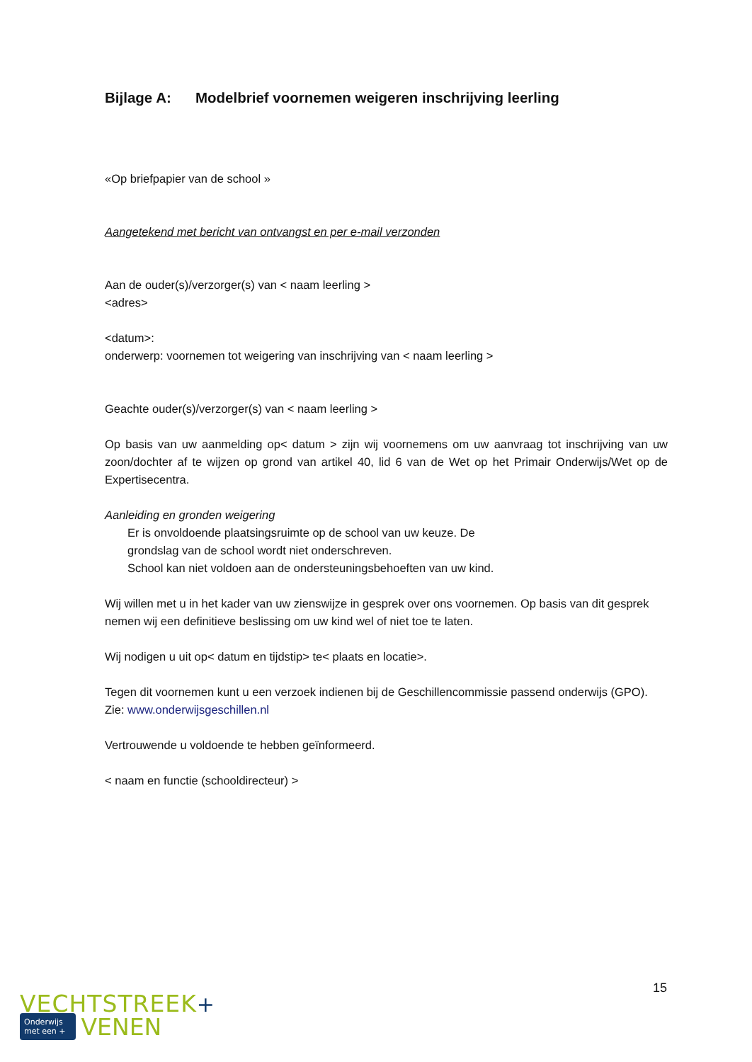Bijlage A: Modelbrief voornemen weigeren inschrijving leerling
«Op briefpapier van de school »
Aangetekend met bericht van ontvangst en per e-mail verzonden
Aan de ouder(s)/verzorger(s) van < naam leerling >
<adres>
<datum>:
onderwerp: voornemen tot weigering van inschrijving van < naam leerling >
Geachte ouder(s)/verzorger(s) van < naam leerling >
Op basis van uw aanmelding op< datum > zijn wij voornemens om uw aanvraag tot inschrijving van uw zoon/dochter af te wijzen op grond van artikel 40, lid 6 van de Wet op het Primair Onderwijs/Wet op de Expertisecentra.
Aanleiding en gronden weigering
Er is onvoldoende plaatsingsruimte op de school van uw keuze. De
grondslag van de school wordt niet onderschreven.
School kan niet voldoen aan de ondersteuningsbehoeften van uw kind.
Wij willen met u in het kader van uw zienswijze in gesprek over ons voornemen. Op basis van dit gesprek nemen wij een definitieve beslissing om uw kind wel of niet toe te laten.
Wij nodigen u uit op< datum en tijdstip> te< plaats en locatie>.
Tegen dit voornemen kunt u een verzoek indienen bij de Geschillencommissie passend onderwijs (GPO).
Zie: www.onderwijsgeschillen.nl
Vertrouwende u voldoende te hebben geïnformeerd.
< naam en functie (schooldirecteur) >
15
VECHTSTREEK+
Onderwijs
met een + VENEN